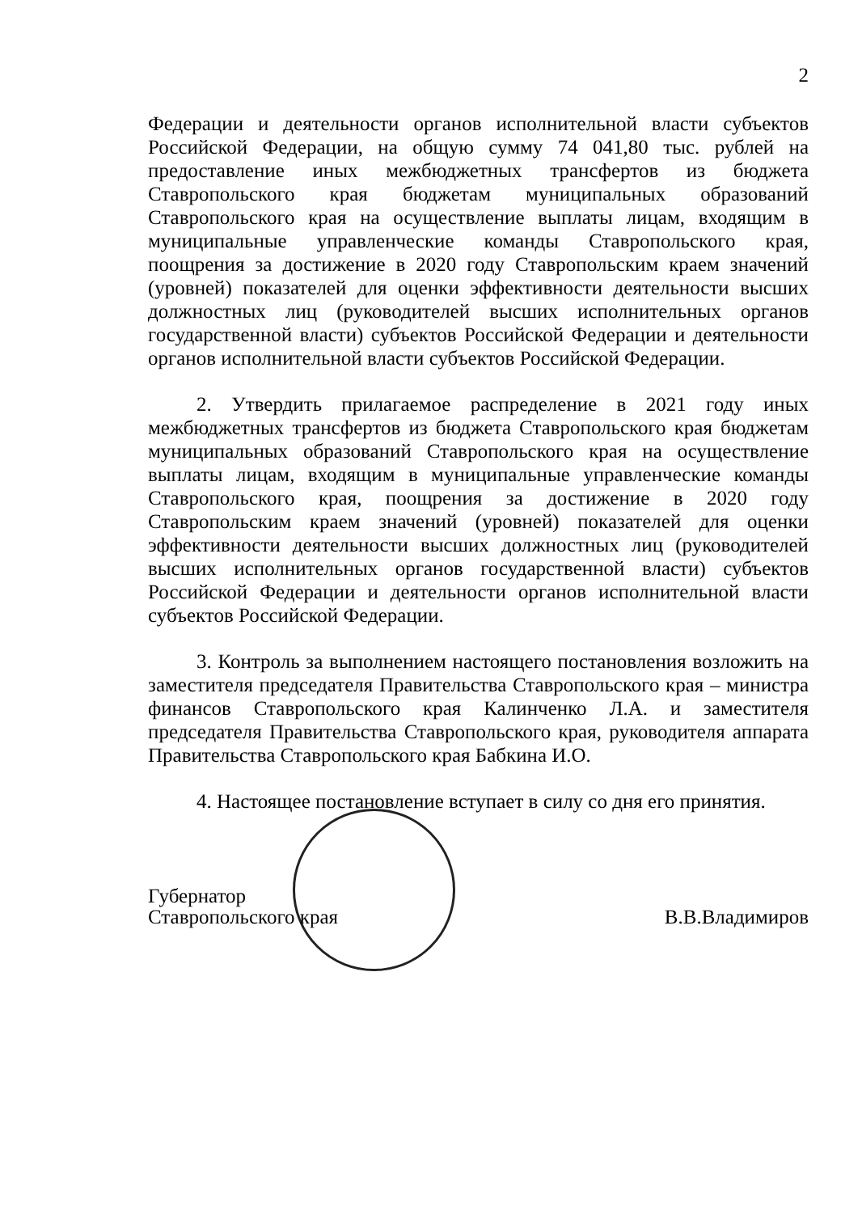2
Федерации и деятельности органов исполнительной власти субъектов Российской Федерации, на общую сумму 74 041,80 тыс. рублей на предоставление иных межбюджетных трансфертов из бюджета Ставропольского края бюджетам муниципальных образований Ставропольского края на осуществление выплаты лицам, входящим в муниципальные управленческие команды Ставропольского края, поощрения за достижение в 2020 году Ставропольским краем значений (уровней) показателей для оценки эффективности деятельности высших должностных лиц (руководителей высших исполнительных органов государственной власти) субъектов Российской Федерации и деятельности органов исполнительной власти субъектов Российской Федерации.
2. Утвердить прилагаемое распределение в 2021 году иных межбюджетных трансфертов из бюджета Ставропольского края бюджетам муниципальных образований Ставропольского края на осуществление выплаты лицам, входящим в муниципальные управленческие команды Ставропольского края, поощрения за достижение в 2020 году Ставропольским краем значений (уровней) показателей для оценки эффективности деятельности высших должностных лиц (руководителей высших исполнительных органов государственной власти) субъектов Российской Федерации и деятельности органов исполнительной власти субъектов Российской Федерации.
3. Контроль за выполнением настоящего постановления возложить на заместителя председателя Правительства Ставропольского края – министра финансов Ставропольского края Калинченко Л.А. и заместителя председателя Правительства Ставропольского края, руководителя аппарата Правительства Ставропольского края Бабкина И.О.
4. Настоящее постановление вступает в силу со дня его принятия.
Губернатор
Ставропольского края
В.В.Владимиров